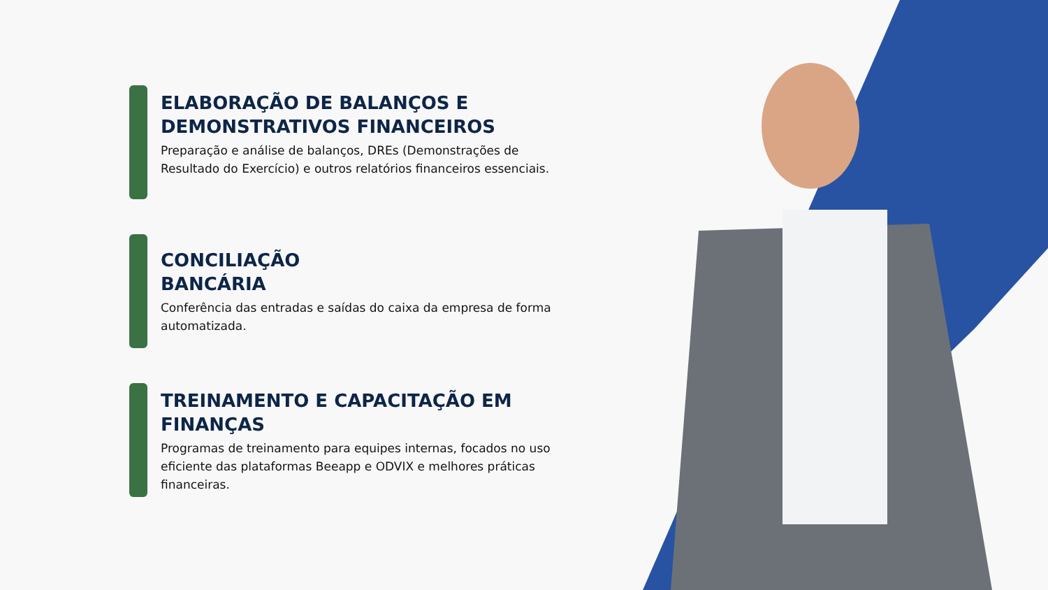ELABORAÇÃO DE BALANÇOS E DEMONSTRATIVOS FINANCEIROS
Preparação e análise de balanços, DREs (Demonstrações de Resultado do Exercício) e outros relatórios financeiros essenciais.
CONCILIAÇÃO
BANCÁRIA
Conferência das entradas e saídas do caixa da empresa de forma automatizada.
TREINAMENTO E CAPACITAÇÃO EM FINANÇAS
Programas de treinamento para equipes internas, focados no uso eficiente das plataformas Beeapp e ODVIX e melhores práticas financeiras.